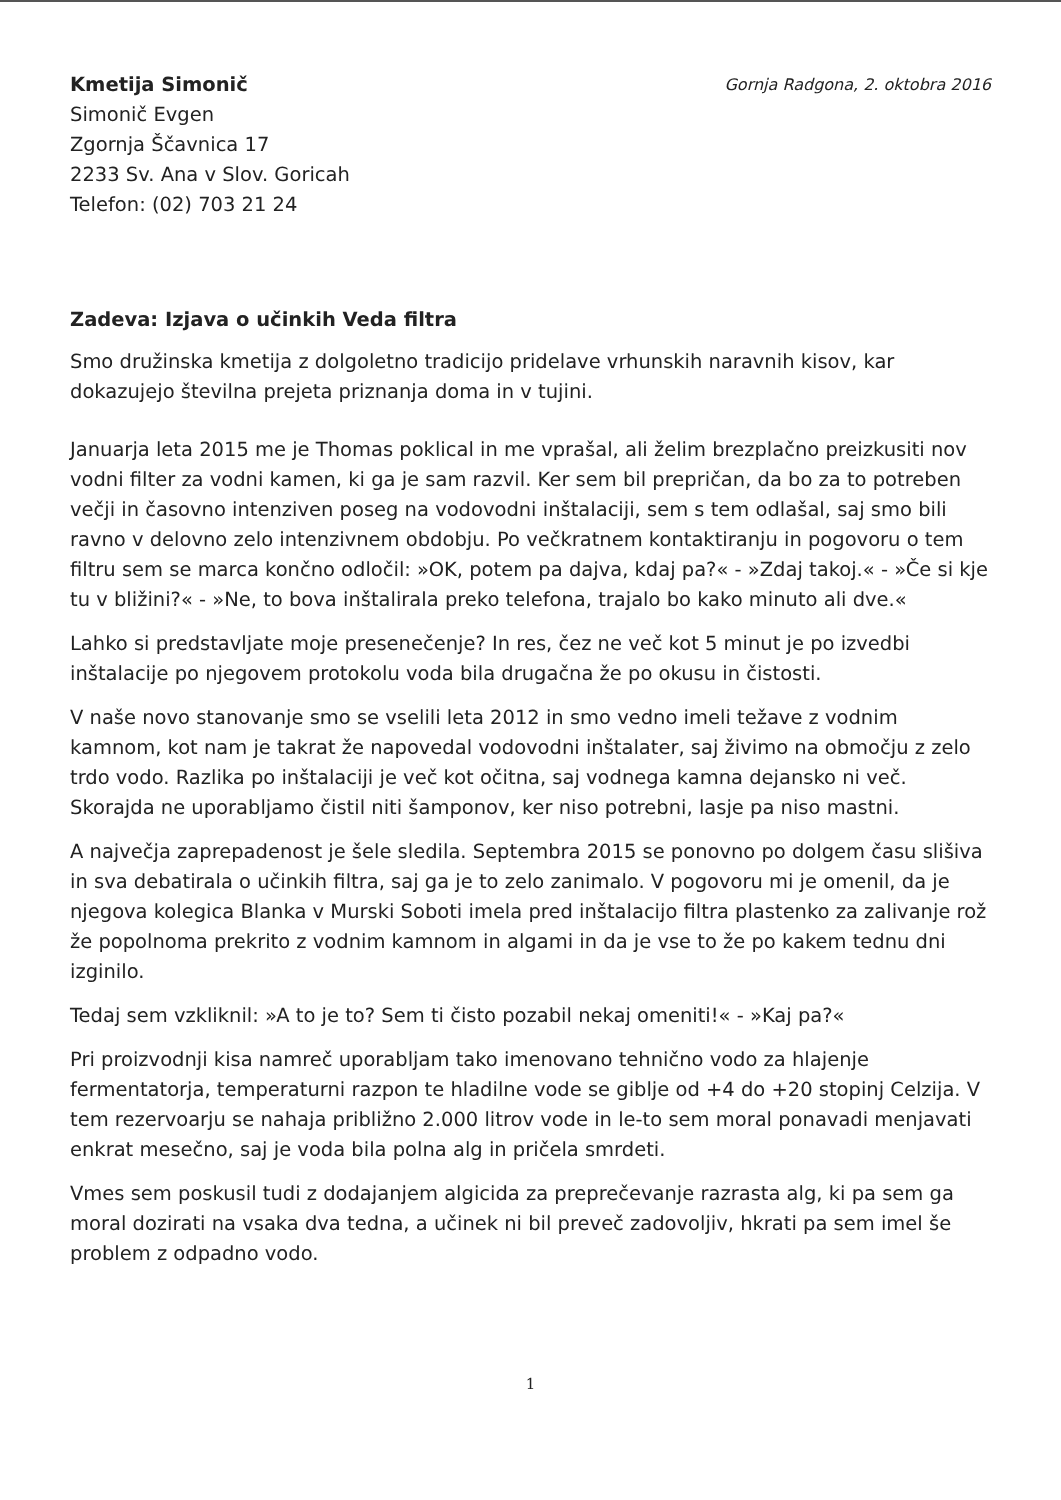Kmetija Simonič
Simonič Evgen
Zgornja Ščavnica 17
2233 Sv. Ana v Slov. Goricah
Telefon: (02) 703 21 24
Gornja Radgona, 2. oktobra 2016
Zadeva: Izjava o učinkih Veda filtra
Smo družinska kmetija z dolgoletno tradicijo pridelave vrhunskih naravnih kisov, kar dokazujejo številna prejeta priznanja doma in v tujini.
Januarja leta 2015 me je Thomas poklical in me vprašal, ali želim brezplačno preizkusiti nov vodni filter za vodni kamen, ki ga je sam razvil. Ker sem bil prepričan, da bo za to potreben večji in časovno intenziven poseg na vodovodni inštalaciji, sem s tem odlašal, saj smo bili ravno v delovno zelo intenzivnem obdobju. Po večkratnem kontaktiranju in pogovoru o tem filtru sem se marca končno odločil: »OK, potem pa dajva, kdaj pa?« - »Zdaj takoj.« - »Če si kje tu v bližini?« - »Ne, to bova inštalirala preko telefona, trajalo bo kako minuto ali dve.«
Lahko si predstavljate moje presenečenje? In res, čez ne več kot 5 minut je po izvedbi inštalacije po njegovem protokolu voda bila drugačna že po okusu in čistosti.
V naše novo stanovanje smo se vselili leta 2012 in smo vedno imeli težave z vodnim kamnom, kot nam je takrat že napovedal vodovodni inštalater, saj živimo na območju z zelo trdo vodo. Razlika po inštalaciji je več kot očitna, saj vodnega kamna dejansko ni več. Skorajda ne uporabljamo čistil niti šamponov, ker niso potrebni, lasje pa niso mastni.
A največja zaprepadenost je šele sledila. Septembra 2015 se ponovno po dolgem času slišiva in sva debatirala o učinkih filtra, saj ga je to zelo zanimalo. V pogovoru mi je omenil, da je njegova kolegica Blanka v Murski Soboti imela pred inštalacijo filtra plastenko za zalivanje rož že popolnoma prekrito z vodnim kamnom in algami in da je vse to že po kakem tednu dni izginilo.
Tedaj sem vzkliknil: »A to je to? Sem ti čisto pozabil nekaj omeniti!« - »Kaj pa?«
Pri proizvodnji kisa namreč uporabljam tako imenovano tehnično vodo za hlajenje fermentatorja, temperaturni razpon te hladilne vode se giblje od +4 do +20 stopinj Celzija. V tem rezervoarju se nahaja približno 2.000 litrov vode in le-to sem moral ponavadi menjavati enkrat mesečno, saj je voda bila polna alg in pričela smrdeti.
Vmes sem poskusil tudi z dodajanjem algicida za preprečevanje razrasta alg, ki pa sem ga moral dozirati na vsaka dva tedna, a učinek ni bil preveč zadovoljiv, hkrati pa sem imel še problem z odpadno vodo.
1